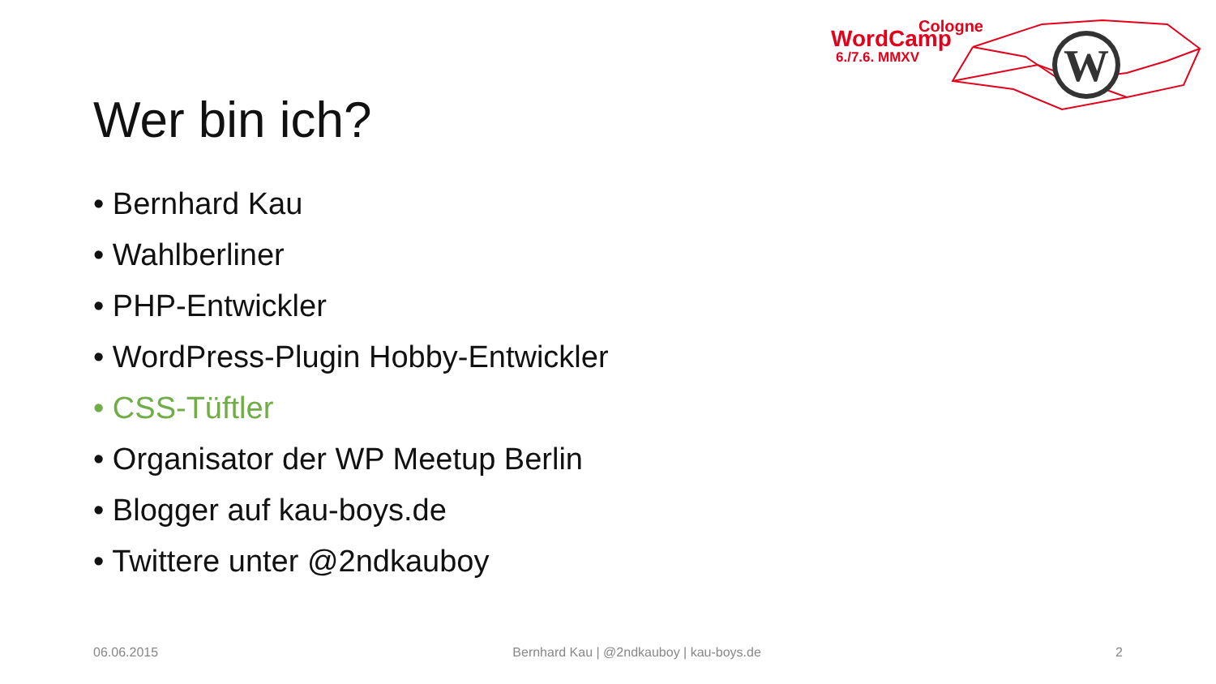W
Cologne
WordCamp
6./7.6. MMXV
Wer bin ich?
• Bernhard Kau
• Wahlberliner
• PHP-Entwickler
• WordPress-Plugin Hobby-Entwickler
• CSS-Tüftler
• Organisator der WP Meetup Berlin
• Blogger auf kau-boys.de
• Twittere unter @2ndkauboy
06.06.2015 Bernhard Kau | @2ndkauboy | kau-boys.de 2